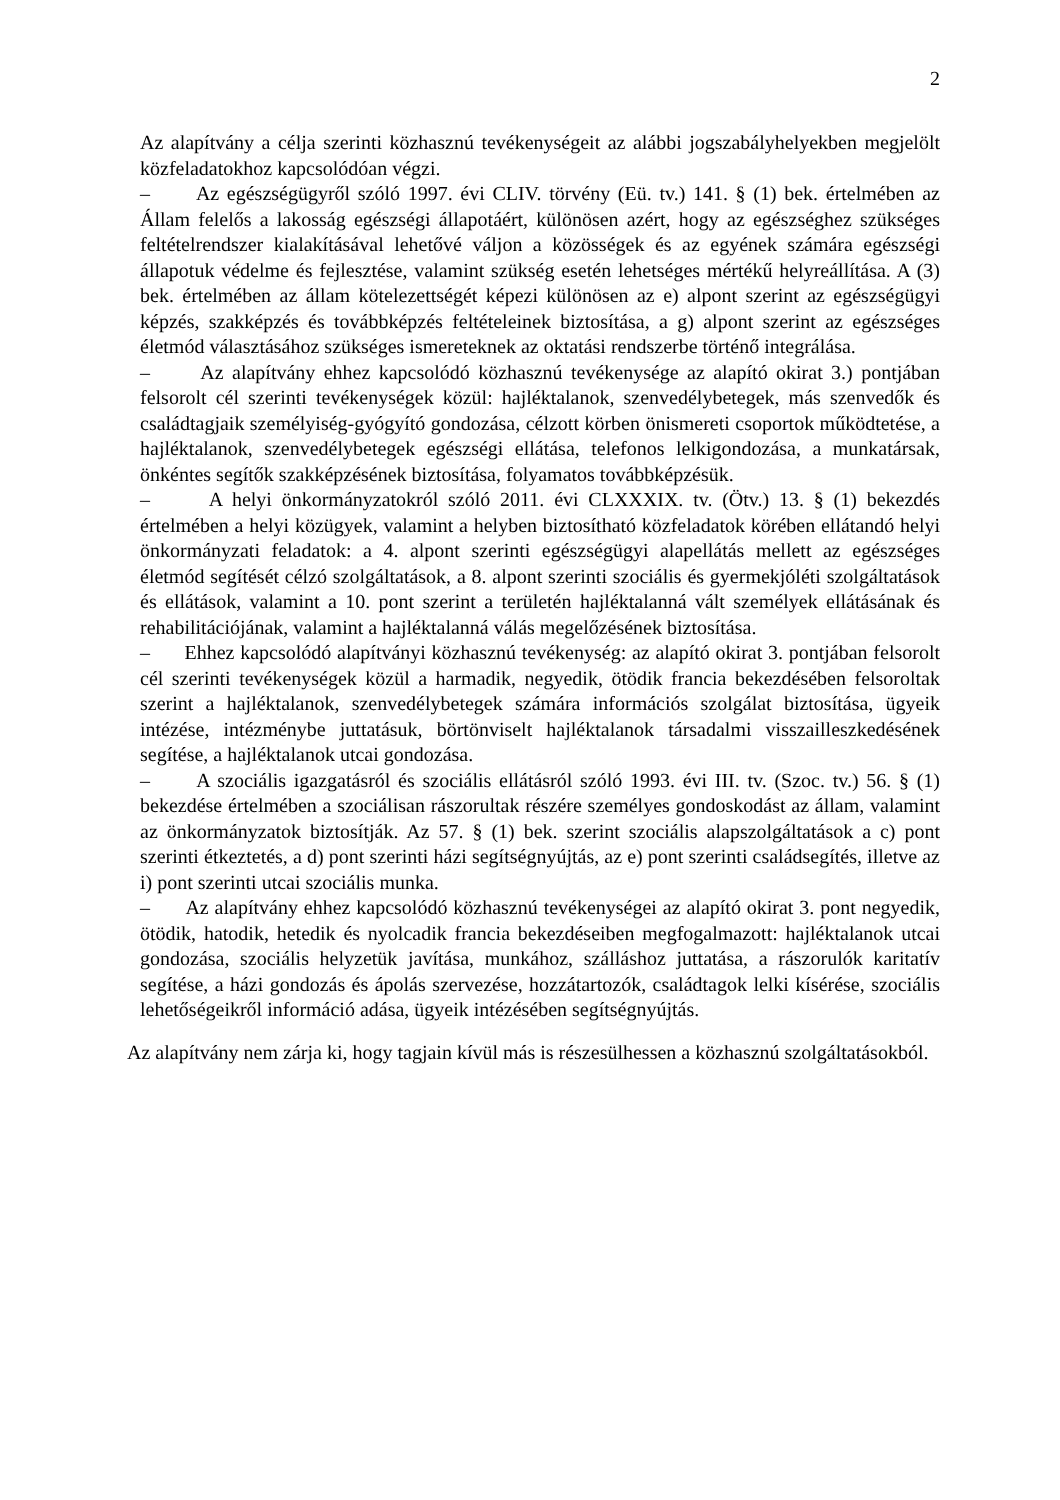2
Az alapítvány a célja szerinti közhasznú tevékenységeit az alábbi jogszabályhelyekben megjelölt közfeladatokhoz kapcsolódóan végzi.
– Az egészségügyről szóló 1997. évi CLIV. törvény (Eü. tv.) 141. § (1) bek. értelmében az Állam felelős a lakosság egészségi állapotáért, különösen azért, hogy az egészséghez szükséges feltételrendszer kialakításával lehetővé váljon a közösségek és az egyének számára egészségi állapotuk védelme és fejlesztése, valamint szükség esetén lehetséges mértékű helyreállítása. A (3) bek. értelmében az állam kötelezettségét képezi különösen az e) alpont szerint az egészségügyi képzés, szakképzés és továbbképzés feltételeinek biztosítása, a g) alpont szerint az egészséges életmód választásához szükséges ismereteknek az oktatási rendszerbe történő integrálása.
– Az alapítvány ehhez kapcsolódó közhasznú tevékenysége az alapító okirat 3.) pontjában felsorolt cél szerinti tevékenységek közül: hajléktalanok, szenvedélybetegek, más szenvedők és családtagjaik személyiség-gyógyító gondozása, célzott körben önismereti csoportok működtetése, a hajléktalanok, szenvedélybetegek egészségi ellátása, telefonos lelkigondozása, a munkatársak, önkéntes segítők szakképzésének biztosítása, folyamatos továbbképzésük.
– A helyi önkormányzatokról szóló 2011. évi CLXXXIX. tv. (Ötv.) 13. § (1) bekezdés értelmében a helyi közügyek, valamint a helyben biztosítható közfeladatok körében ellátandó helyi önkormányzati feladatok: a 4. alpont szerinti egészségügyi alapellátás mellett az egészséges életmód segítését célzó szolgáltatások, a 8. alpont szerinti szociális és gyermekjóléti szolgáltatások és ellátások, valamint a 10. pont szerint a területén hajléktalanná vált személyek ellátásának és rehabilitációjának, valamint a hajléktalanná válás megelőzésének biztosítása.
– Ehhez kapcsolódó alapítványi közhasznú tevékenység: az alapító okirat 3. pontjában felsorolt cél szerinti tevékenységek közül a harmadik, negyedik, ötödik francia bekezdésében felsoroltak szerint a hajléktalanok, szenvedélybetegek számára információs szolgálat biztosítása, ügyeik intézése, intézménybe juttatásuk, börtönviselt hajléktalanok társadalmi visszailleszkedésének segítése, a hajléktalanok utcai gondozása.
– A szociális igazgatásról és szociális ellátásról szóló 1993. évi III. tv. (Szoc. tv.) 56. § (1) bekezdése értelmében a szociálisan rászorultak részére személyes gondoskodást az állam, valamint az önkormányzatok biztosítják. Az 57. § (1) bek. szerint szociális alapszolgáltatások a c) pont szerinti étkeztetés, a d) pont szerinti házi segítségnyújtás, az e) pont szerinti családsegítés, illetve az i) pont szerinti utcai szociális munka.
– Az alapítvány ehhez kapcsolódó közhasznú tevékenységei az alapító okirat 3. pont negyedik, ötödik, hatodik, hetedik és nyolcadik francia bekezdéseiben megfogalmazott: hajléktalanok utcai gondozása, szociális helyzetük javítása, munkához, szálláshoz juttatása, a rászorulók karitatív segítése, a házi gondozás és ápolás szervezése, hozzátartozók, családtagok lelki kísérése, szociális lehetőségeikről információ adása, ügyeik intézésében segítségnyújtás.
Az alapítvány nem zárja ki, hogy tagjain kívül más is részesülhessen a közhasznú szolgáltatásokból.